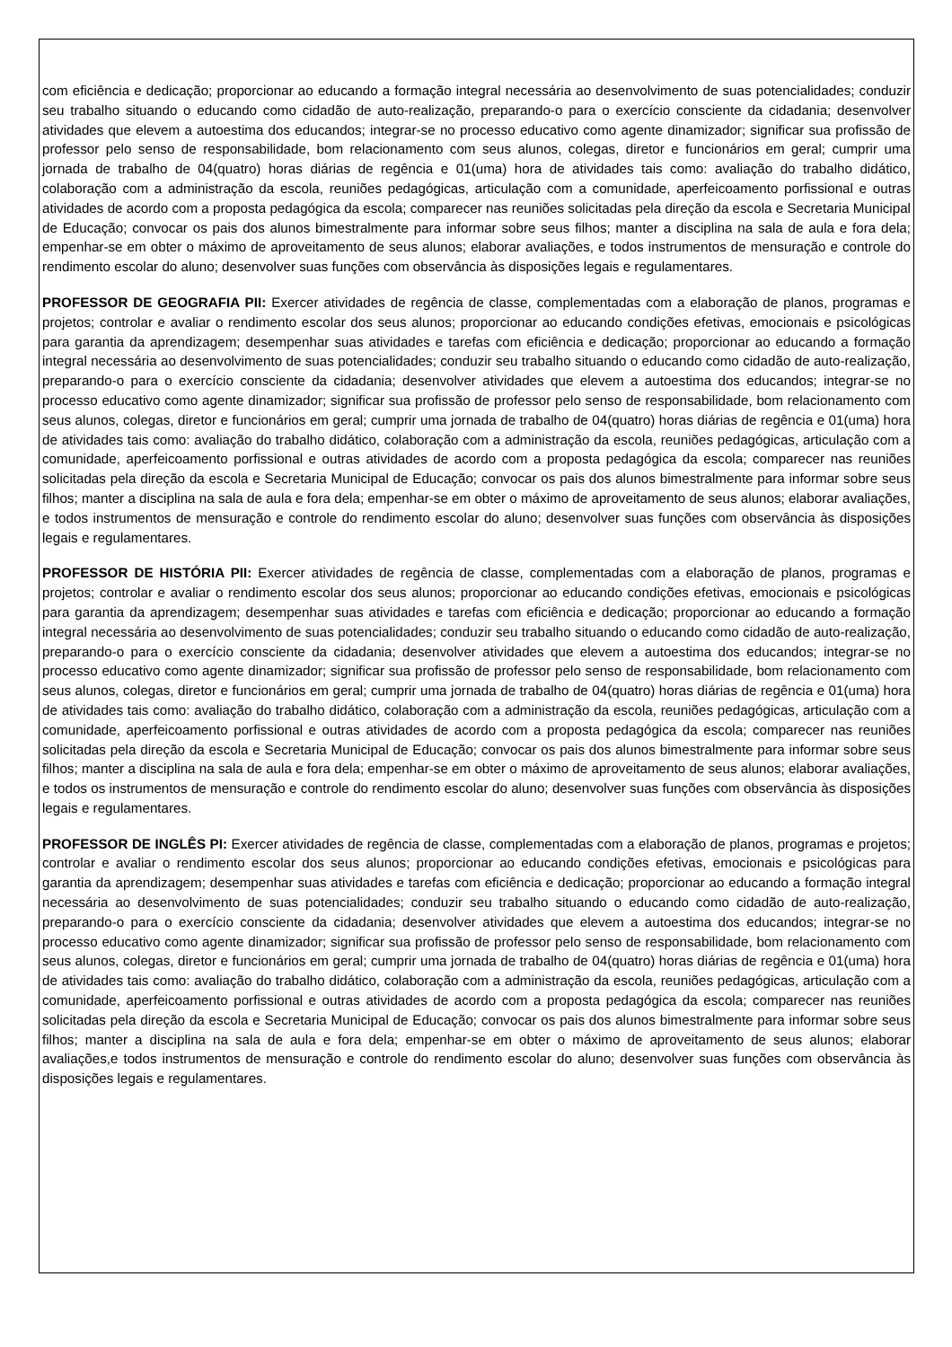com eficiência e dedicação; proporcionar ao educando a formação integral necessária ao desenvolvimento de suas potencialidades; conduzir seu trabalho situando o educando como cidadão de auto-realização, preparando-o para o exercício consciente da cidadania; desenvolver atividades que elevem a autoestima dos educandos; integrar-se no processo educativo como agente dinamizador; significar sua profissão de professor pelo senso de responsabilidade, bom relacionamento com seus alunos, colegas, diretor e funcionários em geral; cumprir uma jornada de trabalho de 04(quatro) horas diárias de regência e 01(uma) hora de atividades tais como: avaliação do trabalho didático, colaboração com a administração da escola, reuniões pedagógicas, articulação com a comunidade, aperfeicoamento porfissional e outras atividades de acordo com a proposta pedagógica da escola; comparecer nas reuniões solicitadas pela direção da escola e Secretaria Municipal de Educação; convocar os pais dos alunos bimestralmente para informar sobre seus filhos; manter a disciplina na sala de aula e fora dela; empenhar-se em obter o máximo de aproveitamento de seus alunos; elaborar avaliações, e todos instrumentos de mensuração e controle do rendimento escolar do aluno; desenvolver suas funções com observância às disposições legais e regulamentares.
PROFESSOR DE GEOGRAFIA PII: Exercer atividades de regência de classe, complementadas com a elaboração de planos, programas e projetos; controlar e avaliar o rendimento escolar dos seus alunos; proporcionar ao educando condições efetivas, emocionais e psicológicas para garantia da aprendizagem; desempenhar suas atividades e tarefas com eficiência e dedicação; proporcionar ao educando a formação integral necessária ao desenvolvimento de suas potencialidades; conduzir seu trabalho situando o educando como cidadão de auto-realização, preparando-o para o exercício consciente da cidadania; desenvolver atividades que elevem a autoestima dos educandos; integrar-se no processo educativo como agente dinamizador; significar sua profissão de professor pelo senso de responsabilidade, bom relacionamento com seus alunos, colegas, diretor e funcionários em geral; cumprir uma jornada de trabalho de 04(quatro) horas diárias de regência e 01(uma) hora de atividades tais como: avaliação do trabalho didático, colaboração com a administração da escola, reuniões pedagógicas, articulação com a comunidade, aperfeicoamento porfissional e outras atividades de acordo com a proposta pedagógica da escola; comparecer nas reuniões solicitadas pela direção da escola e Secretaria Municipal de Educação; convocar os pais dos alunos bimestralmente para informar sobre seus filhos; manter a disciplina na sala de aula e fora dela; empenhar-se em obter o máximo de aproveitamento de seus alunos; elaborar avaliações, e todos instrumentos de mensuração e controle do rendimento escolar do aluno; desenvolver suas funções com observância às disposições legais e regulamentares.
PROFESSOR DE HISTÓRIA PII: Exercer atividades de regência de classe, complementadas com a elaboração de planos, programas e projetos; controlar e avaliar o rendimento escolar dos seus alunos; proporcionar ao educando condições efetivas, emocionais e psicológicas para garantia da aprendizagem; desempenhar suas atividades e tarefas com eficiência e dedicação; proporcionar ao educando a formação integral necessária ao desenvolvimento de suas potencialidades; conduzir seu trabalho situando o educando como cidadão de auto-realização, preparando-o para o exercício consciente da cidadania; desenvolver atividades que elevem a autoestima dos educandos; integrar-se no processo educativo como agente dinamizador; significar sua profissão de professor pelo senso de responsabilidade, bom relacionamento com seus alunos, colegas, diretor e funcionários em geral; cumprir uma jornada de trabalho de 04(quatro) horas diárias de regência e 01(uma) hora de atividades tais como: avaliação do trabalho didático, colaboração com a administração da escola, reuniões pedagógicas, articulação com a comunidade, aperfeicoamento porfissional e outras atividades de acordo com a proposta pedagógica da escola; comparecer nas reuniões solicitadas pela direção da escola e Secretaria Municipal de Educação; convocar os pais dos alunos bimestralmente para informar sobre seus filhos; manter a disciplina na sala de aula e fora dela; empenhar-se em obter o máximo de aproveitamento de seus alunos; elaborar avaliações, e todos os instrumentos de mensuração e controle do rendimento escolar do aluno; desenvolver suas funções com observância às disposições legais e regulamentares.
PROFESSOR DE INGLÊS PI: Exercer atividades de regência de classe, complementadas com a elaboração de planos, programas e projetos; controlar e avaliar o rendimento escolar dos seus alunos; proporcionar ao educando condições efetivas, emocionais e psicológicas para garantia da aprendizagem; desempenhar suas atividades e tarefas com eficiência e dedicação; proporcionar ao educando a formação integral necessária ao desenvolvimento de suas potencialidades; conduzir seu trabalho situando o educando como cidadão de auto-realização, preparando-o para o exercício consciente da cidadania; desenvolver atividades que elevem a autoestima dos educandos; integrar-se no processo educativo como agente dinamizador; significar sua profissão de professor pelo senso de responsabilidade, bom relacionamento com seus alunos, colegas, diretor e funcionários em geral; cumprir uma jornada de trabalho de 04(quatro) horas diárias de regência e 01(uma) hora de atividades tais como: avaliação do trabalho didático, colaboração com a administração da escola, reuniões pedagógicas, articulação com a comunidade, aperfeicoamento porfissional e outras atividades de acordo com a proposta pedagógica da escola; comparecer nas reuniões solicitadas pela direção da escola e Secretaria Municipal de Educação; convocar os pais dos alunos bimestralmente para informar sobre seus filhos; manter a disciplina na sala de aula e fora dela; empenhar-se em obter o máximo de aproveitamento de seus alunos; elaborar avaliações,e todos instrumentos de mensuração e controle do rendimento escolar do aluno; desenvolver suas funções com observância às disposições legais e regulamentares.